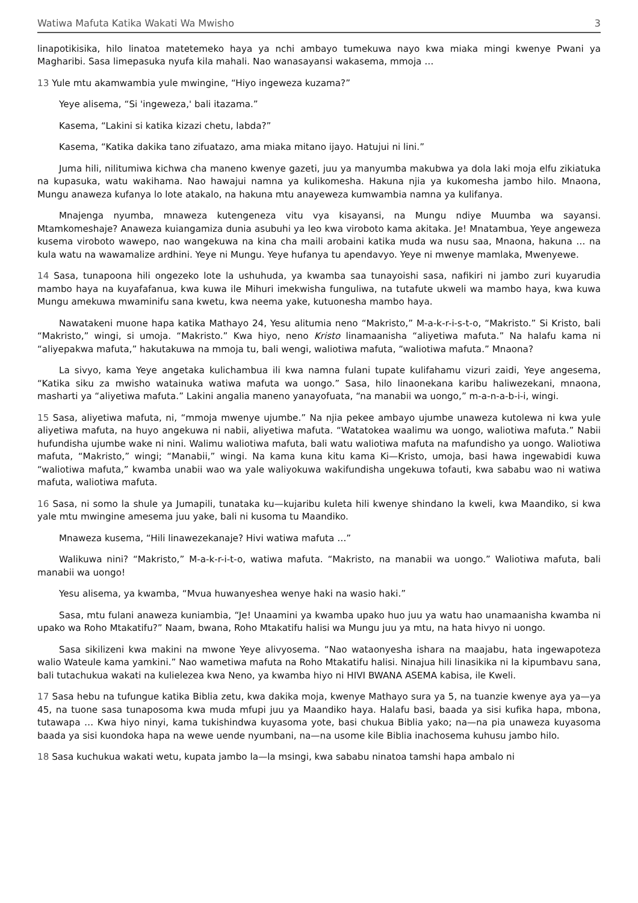Watiwa Mafuta Katika Wakati Wa Mwisho 3
linapotikisika, hilo linatoa matetemeko haya ya nchi ambayo tumekuwa nayo kwa miaka mingi kwenye Pwani ya Magharibi. Sasa limepasuka nyufa kila mahali. Nao wanasayansi wakasema, mmoja …
13 Yule mtu akamwambia yule mwingine, “Hiyo ingeweza kuzama?”
Yeye alisema, “Si 'ingeweza,' bali itazama.”
Kasema, “Lakini si katika kizazi chetu, labda?”
Kasema, “Katika dakika tano zifuatazo, ama miaka mitano ijayo. Hatujui ni lini.”
Juma hili, nilitumiwa kichwa cha maneno kwenye gazeti, juu ya manyumba makubwa ya dola laki moja elfu zikiatuka na kupasuka, watu wakihama. Nao hawajui namna ya kulikomesha. Hakuna njia ya kukomesha jambo hilo. Mnaona, Mungu anaweza kufanya lo lote atakalo, na hakuna mtu anayeweza kumwambia namna ya kulifanya.
Mnajenga nyumba, mnaweza kutengeneza vitu vya kisayansi, na Mungu ndiye Muumba wa sayansi. Mtamkomeshaje? Anaweza kuiangamiza dunia asubuhi ya leo kwa viroboto kama akitaka. Je! Mnatambua, Yeye angeweza kusema viroboto wawepo, nao wangekuwa na kina cha maili arobaini katika muda wa nusu saa, Mnaona, hakuna … na kula watu na wawamalize ardhini. Yeye ni Mungu. Yeye hufanya tu apendavyo. Yeye ni mwenye mamlaka, Mwenyewe.
14 Sasa, tunapoona hili ongezeko lote la ushuhuda, ya kwamba saa tunayoishi sasa, nafikiri ni jambo zuri kuyarudia mambo haya na kuyafafanua, kwa kuwa ile Mihuri imekwisha funguliwa, na tutafute ukweli wa mambo haya, kwa kuwa Mungu amekuwa mwaminifu sana kwetu, kwa neema yake, kutuonesha mambo haya.
Nawatakeni muone hapa katika Mathayo 24, Yesu alitumia neno “Makristo,” M-a-k-r-i-s-t-o, “Makristo.” Si Kristo, bali “Makristo,” wingi, si umoja. “Makristo.” Kwa hiyo, neno Kristo linamaanisha “aliyetiwa mafuta.” Na halafu kama ni “aliyepakwa mafuta,” hakutakuwa na mmoja tu, bali wengi, waliotiwa mafuta, “waliotiwa mafuta.” Mnaona?
La sivyo, kama Yeye angetaka kulichambua ili kwa namna fulani tupate kulifahamu vizuri zaidi, Yeye angesema, “Katika siku za mwisho watainuka watiwa mafuta wa uongo.” Sasa, hilo linaonekana karibu haliwezekani, mnaona, masharti ya “aliyetiwa mafuta.” Lakini angalia maneno yanayofuata, “na manabii wa uongo,” m-a-n-a-b-i-i, wingi.
15 Sasa, aliyetiwa mafuta, ni, “mmoja mwenye ujumbe.” Na njia pekee ambayo ujumbe unaweza kutolewa ni kwa yule aliyetiwa mafuta, na huyo angekuwa ni nabii, aliyetiwa mafuta. “Watatokea waalimu wa uongo, waliotiwa mafuta.” Nabii hufundisha ujumbe wake ni nini. Walimu waliotiwa mafuta, bali watu waliotiwa mafuta na mafundisho ya uongo. Waliotiwa mafuta, “Makristo,” wingi; “Manabii,” wingi. Na kama kuna kitu kama Ki—Kristo, umoja, basi hawa ingewabidi kuwa “waliotiwa mafuta,” kwamba unabii wao wa yale waliyokuwa wakifundisha ungekuwa tofauti, kwa sababu wao ni watiwa mafuta, waliotiwa mafuta.
16 Sasa, ni somo la shule ya Jumapili, tunataka ku—kujaribu kuleta hili kwenye shindano la kweli, kwa Maandiko, si kwa yale mtu mwingine amesema juu yake, bali ni kusoma tu Maandiko.
Mnaweza kusema, “Hili linawezekanaje? Hivi watiwa mafuta …”
Walikuwa nini? “Makristo,” M-a-k-r-i-t-o, watiwa mafuta. “Makristo, na manabii wa uongo.” Waliotiwa mafuta, bali manabii wa uongo!
Yesu alisema, ya kwamba, “Mvua huwanyeshea wenye haki na wasio haki.”
Sasa, mtu fulani anaweza kuniambia, “Je! Unaamini ya kwamba upako huo juu ya watu hao unamaanisha kwamba ni upako wa Roho Mtakatifu?” Naam, bwana, Roho Mtakatifu halisi wa Mungu juu ya mtu, na hata hivyo ni uongo.
Sasa sikilizeni kwa makini na mwone Yeye alivyosema. “Nao wataonyesha ishara na maajabu, hata ingewapoteza walio Wateule kama yamkini.” Nao wametiwa mafuta na Roho Mtakatifu halisi. Ninajua hili linasikika ni la kipumbavu sana, bali tutachukua wakati na kulielezea kwa Neno, ya kwamba hiyo ni HIVI BWANA ASEMA kabisa, ile Kweli.
17 Sasa hebu na tufungue katika Biblia zetu, kwa dakika moja, kwenye Mathayo sura ya 5, na tuanzie kwenye aya ya—ya 45, na tuone sasa tunaposoma kwa muda mfupi juu ya Maandiko haya. Halafu basi, baada ya sisi kufika hapa, mbona, tutawapa … Kwa hiyo ninyi, kama tukishindwa kuyasoma yote, basi chukua Biblia yako; na—na pia unaweza kuyasoma baada ya sisi kuondoka hapa na wewe uende nyumbani, na—na usome kile Biblia inachosema kuhusu jambo hilo.
18 Sasa kuchukua wakati wetu, kupata jambo la—la msingi, kwa sababu ninatoa tamshi hapa ambalo ni